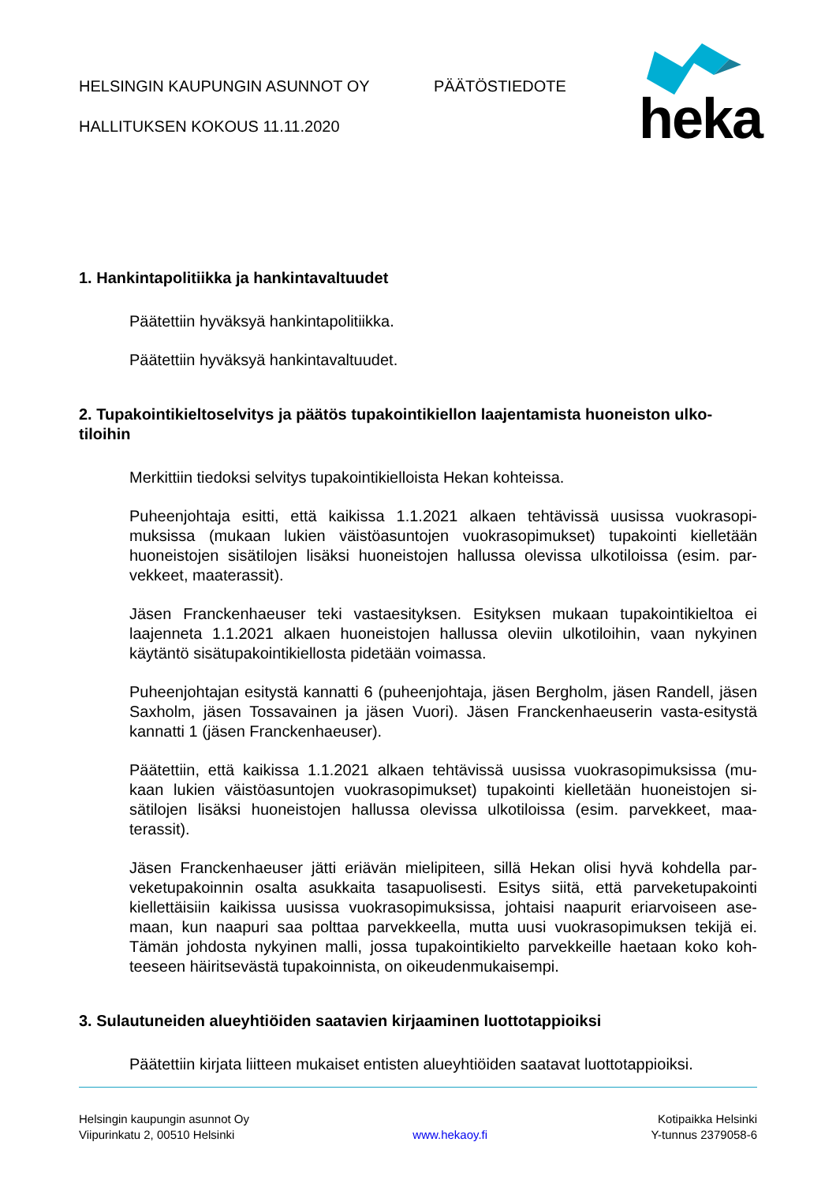HELSINGIN KAUPUNGIN ASUNNOT OY
HALLITUKSEN KOKOUS 11.11.2020
PÄÄTÖSTIEDOTE
heka
1. Hankintapolitiikka ja hankintavaltuudet
Päätettiin hyväksyä hankintapolitiikka.
Päätettiin hyväksyä hankintavaltuudet.
2. Tupakointikieltoselvitys ja päätös tupakointikiellon laajentamista huoneiston ulko-tiloihin
Merkittiin tiedoksi selvitys tupakointikielloista Hekan kohteissa.
Puheenjohtaja esitti, että kaikissa 1.1.2021 alkaen tehtävissä uusissa vuokrasopi-muksissa (mukaan lukien väistöasuntojen vuokrasopimukset) tupakointi kielletään huoneistojen sisätilojen lisäksi huoneistojen hallussa olevissa ulkotiloissa (esim. par-vekkeet, maaterassit).
Jäsen Franckenhaeuser teki vastaesityksen. Esityksen mukaan tupakointikieltoa ei laajenneta 1.1.2021 alkaen huoneistojen hallussa oleviin ulkotiloihin, vaan nykyinen käytäntö sisätupakointikiellosta pidetään voimassa.
Puheenjohtajan esitystä kannatti 6 (puheenjohtaja, jäsen Bergholm, jäsen Randell, jäsen Saxholm, jäsen Tossavainen ja jäsen Vuori). Jäsen Franckenhaeuserin vasta-esitystä kannatti 1 (jäsen Franckenhaeuser).
Päätettiin, että kaikissa 1.1.2021 alkaen tehtävissä uusissa vuokrasopimuksissa (mu-kaan lukien väistöasuntojen vuokrasopimukset) tupakointi kielletään huoneistojen si-sätilojen lisäksi huoneistojen hallussa olevissa ulkotiloissa (esim. parvekkeet, maa-terassit).
Jäsen Franckenhaeuser jätti eriävän mielipiteen, sillä Hekan olisi hyvä kohdella par-veketupakoinnin osalta asukkaita tasapuolisesti. Esitys siitä, että parveketupakointi kiellettäisiin kaikissa uusissa vuokrasopimuksissa, johtaisi naapurit eriarvoiseen ase-maan, kun naapuri saa polttaa parvekkeella, mutta uusi vuokrasopimuksen tekijä ei. Tämän johdosta nykyinen malli, jossa tupakointikielto parvekkeille haetaan koko koh-teeseen häiritsevästä tupakoinnista, on oikeudenmukaisempi.
3. Sulautuneiden alueyhtiöiden saatavien kirjaaminen luottotappioiksi
Päätettiin kirjata liitteen mukaiset entisten alueyhtiöiden saatavat luottotappioiksi.
Helsingin kaupungin asunnot Oy
Viipurinkatu 2, 00510 Helsinki
www.hekaoy.fi Kotipaikka Helsinki
Y-tunnus 2379058-6